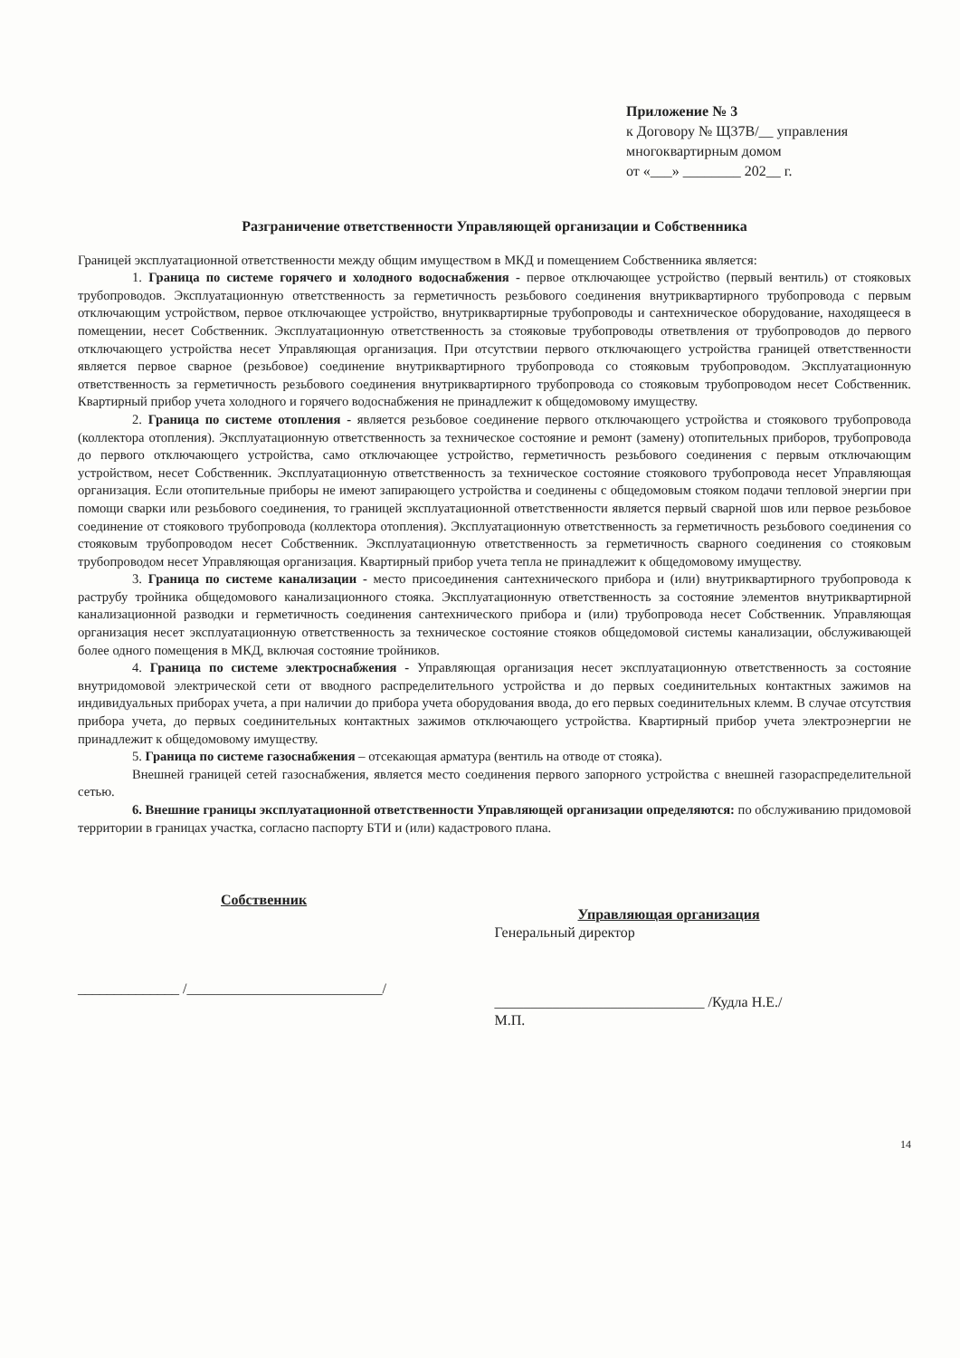Приложение № 3
к Договору № Щ37В/__ управления
многоквартирным домом
от «___» ________ 202__ г.
Разграничение ответственности Управляющей организации и Собственника
Границей эксплуатационной ответственности между общим имуществом в МКД и помещением Собственника является:
1. Граница по системе горячего и холодного водоснабжения - первое отключающее устройство (первый вентиль) от стояковых трубопроводов. Эксплуатационную ответственность за герметичность резьбового соединения внутриквартирного трубопровода с первым отключающим устройством, первое отключающее устройство, внутриквартирные трубопроводы и сантехническое оборудование, находящееся в помещении, несет Собственник. Эксплуатационную ответственность за стояковые трубопроводы ответвления от трубопроводов до первого отключающего устройства несет Управляющая организация. При отсутствии первого отключающего устройства границей ответственности является первое сварное (резьбовое) соединение внутриквартирного трубопровода со стояковым трубопроводом. Эксплуатационную ответственность за герметичность резьбового соединения внутриквартирного трубопровода со стояковым трубопроводом несет Собственник. Квартирный прибор учета холодного и горячего водоснабжения не принадлежит к общедомовому имуществу.
2. Граница по системе отопления - является резьбовое соединение первого отключающего устройства и стоякового трубопровода (коллектора отопления). Эксплуатационную ответственность за техническое состояние и ремонт (замену) отопительных приборов, трубопровода до первого отключающего устройства, само отключающее устройство, герметичность резьбового соединения с первым отключающим устройством, несет Собственник. Эксплуатационную ответственность за техническое состояние стоякового трубопровода несет Управляющая организация. Если отопительные приборы не имеют запирающего устройства и соединены с общедомовым стояком подачи тепловой энергии при помощи сварки или резьбового соединения, то границей эксплуатационной ответственности является первый сварной шов или первое резьбовое соединение от стоякового трубопровода (коллектора отопления). Эксплуатационную ответственность за герметичность резьбового соединения со стояковым трубопроводом несет Собственник. Эксплуатационную ответственность за герметичность сварного соединения со стояковым трубопроводом несет Управляющая организация. Квартирный прибор учета тепла не принадлежит к общедомовому имуществу.
3. Граница по системе канализации - место присоединения сантехнического прибора и (или) внутриквартирного трубопровода к раструбу тройника общедомового канализационного стояка. Эксплуатационную ответственность за состояние элементов внутриквартирной канализационной разводки и герметичность соединения сантехнического прибора и (или) трубопровода несет Собственник. Управляющая организация несет эксплуатационную ответственность за техническое состояние стояков общедомовой системы канализации, обслуживающей более одного помещения в МКД, включая состояние тройников.
4. Граница по системе электроснабжения - Управляющая организация несет эксплуатационную ответственность за состояние внутридомовой электрической сети от вводного распределительного устройства и до первых соединительных контактных зажимов на индивидуальных приборах учета, а при наличии до прибора учета оборудования ввода, до его первых соединительных клемм. В случае отсутствия прибора учета, до первых соединительных контактных зажимов отключающего устройства. Квартирный прибор учета электроэнергии не принадлежит к общедомовому имуществу.
5. Граница по системе газоснабжения – отсекающая арматура (вентиль на отводе от стояка).
Внешней границей сетей газоснабжения, является место соединения первого запорного устройства с внешней газораспределительной сетью.
6. Внешние границы эксплуатационной ответственности Управляющей организации определяются: по обслуживанию придомовой территории в границах участка, согласно паспорту БТИ и (или) кадастрового плана.
Собственник
______________ /___________________________/
Управляющая организация
Генеральный директор
_____________________________ /Кудла Н.Е./
М.П.
14